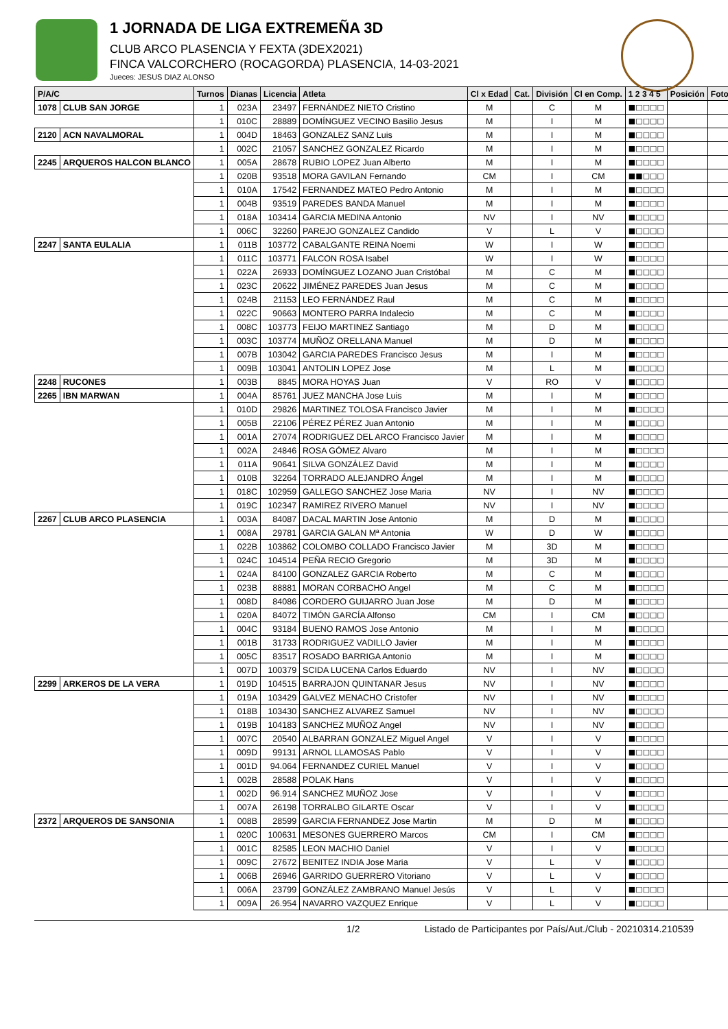1 JORNADA DE LIGA EXTREMEÑA 3D
CLUB ARCO PLASENCIA Y FEXTA (3DEX2021)
FINCA VALCORCHERO (ROCAGORDA) PLASENCIA, 14-03-2021
Jueces: JESUS DIAZ ALONSO
| P/A/C | | Turnos | Dianas | Licencia | Atleta | Cl x Edad | Cat. | División | Cl en Comp. | 1 2 3 4 5 | Posición | Foto |
| --- | --- | --- | --- | --- | --- | --- | --- | --- | --- | --- | --- | --- |
| 1078 | CLUB SAN JORGE | 1 | 023A | 23497 | FERNÁNDEZ NIETO Cristino | M | | C | M | ■□□□□ | | |
| | | 1 | 010C | 28889 | DOMÍNGUEZ VECINO Basilio Jesus | M | | I | M | ■□□□□ | | |
| 2120 | ACN NAVALMORAL | 1 | 004D | 18463 | GONZALEZ SANZ Luis | M | | I | M | ■□□□□ | | |
| | | 1 | 002C | 21057 | SANCHEZ GONZALEZ Ricardo | M | | I | M | ■□□□□ | | |
| 2245 | ARQUEROS HALCON BLANCO | 1 | 005A | 28678 | RUBIO LOPEZ Juan Alberto | M | | I | M | ■□□□□ | | |
| | | 1 | 020B | 93518 | MORA GAVILAN Fernando | CM | | I | CM | ■■□□□ | | |
| | | 1 | 010A | 17542 | FERNANDEZ MATEO Pedro Antonio | M | | I | M | ■□□□□ | | |
| | | 1 | 004B | 93519 | PAREDES BANDA Manuel | M | | I | M | ■□□□□ | | |
| | | 1 | 018A | 103414 | GARCIA MEDINA Antonio | NV | | I | NV | ■□□□□ | | |
| | | 1 | 006C | 32260 | PAREJO GONZALEZ Candido | V | | L | V | ■□□□□ | | |
| 2247 | SANTA EULALIA | 1 | 011B | 103772 | CABALGANTE REINA Noemi | W | | I | W | ■□□□□ | | |
| | | 1 | 011C | 103771 | FALCON ROSA Isabel | W | | I | W | ■□□□□ | | |
| | | 1 | 022A | 26933 | DOMÍNGUEZ LOZANO Juan Cristóbal | M | | C | M | ■□□□□ | | |
| | | 1 | 023C | 20622 | JIMÉNEZ PAREDES Juan Jesus | M | | C | M | ■□□□□ | | |
| | | 1 | 024B | 21153 | LEO FERNÁNDEZ Raul | M | | C | M | ■□□□□ | | |
| | | 1 | 022C | 90663 | MONTERO PARRA Indalecio | M | | C | M | ■□□□□ | | |
| | | 1 | 008C | 103773 | FEIJO MARTINEZ Santiago | M | | D | M | ■□□□□ | | |
| | | 1 | 003C | 103774 | MUÑOZ ORELLANA Manuel | M | | D | M | ■□□□□ | | |
| | | 1 | 007B | 103042 | GARCIA PAREDES Francisco Jesus | M | | I | M | ■□□□□ | | |
| | | 1 | 009B | 103041 | ANTOLIN LOPEZ Jose | M | | L | M | ■□□□□ | | |
| 2248 | RUCONES | 1 | 003B | 8845 | MORA HOYAS Juan | V | | RO | V | ■□□□□ | | |
| 2265 | IBN MARWAN | 1 | 004A | 85761 | JUEZ MANCHA Jose Luis | M | | I | M | ■□□□□ | | |
| | | 1 | 010D | 29826 | MARTINEZ TOLOSA Francisco Javier | M | | I | M | ■□□□□ | | |
| | | 1 | 005B | 22106 | PÉREZ PÉREZ Juan Antonio | M | | I | M | ■□□□□ | | |
| | | 1 | 001A | 27074 | RODRIGUEZ DEL ARCO Francisco Javier | M | | I | M | ■□□□□ | | |
| | | 1 | 002A | 24846 | ROSA GÓMEZ Alvaro | M | | I | M | ■□□□□ | | |
| | | 1 | 011A | 90641 | SILVA GONZÁLEZ David | M | | I | M | ■□□□□ | | |
| | | 1 | 010B | 32264 | TORRADO ALEJANDRO Ángel | M | | I | M | ■□□□□ | | |
| | | 1 | 018C | 102959 | GALLEGO SANCHEZ Jose Maria | NV | | I | NV | ■□□□□ | | |
| | | 1 | 019C | 102347 | RAMIREZ RIVERO Manuel | NV | | I | NV | ■□□□□ | | |
| 2267 | CLUB ARCO PLASENCIA | 1 | 003A | 84087 | DACAL MARTIN Jose Antonio | M | | D | M | ■□□□□ | | |
| | | 1 | 008A | 29781 | GARCIA GALAN Mª Antonia | W | | D | W | ■□□□□ | | |
| | | 1 | 022B | 103862 | COLOMBO COLLADO Francisco Javier | M | | 3D | M | ■□□□□ | | |
| | | 1 | 024C | 104514 | PEÑA RECIO Gregorio | M | | 3D | M | ■□□□□ | | |
| | | 1 | 024A | 84100 | GONZALEZ GARCIA Roberto | M | | C | M | ■□□□□ | | |
| | | 1 | 023B | 88881 | MORAN CORBACHO Angel | M | | C | M | ■□□□□ | | |
| | | 1 | 008D | 84086 | CORDERO GUIJARRO Juan Jose | M | | D | M | ■□□□□ | | |
| | | 1 | 020A | 84072 | TIMÓN GARCÍA Alfonso | CM | | I | CM | ■□□□□ | | |
| | | 1 | 004C | 93184 | BUENO RAMOS Jose Antonio | M | | I | M | ■□□□□ | | |
| | | 1 | 001B | 31733 | RODRIGUEZ VADILLO Javier | M | | I | M | ■□□□□ | | |
| | | 1 | 005C | 83517 | ROSADO BARRIGA Antonio | M | | I | M | ■□□□□ | | |
| | | 1 | 007D | 100379 | SCIDA LUCENA Carlos Eduardo | NV | | I | NV | ■□□□□ | | |
| 2299 | ARKEROS DE LA VERA | 1 | 019D | 104515 | BARRAJON QUINTANAR Jesus | NV | | I | NV | ■□□□□ | | |
| | | 1 | 019A | 103429 | GALVEZ MENACHO Cristofer | NV | | I | NV | ■□□□□ | | |
| | | 1 | 018B | 103430 | SANCHEZ ALVAREZ Samuel | NV | | I | NV | ■□□□□ | | |
| | | 1 | 019B | 104183 | SANCHEZ MUÑOZ Angel | NV | | I | NV | ■□□□□ | | |
| | | 1 | 007C | 20540 | ALBARRAN GONZALEZ Miguel Angel | V | | I | V | ■□□□□ | | |
| | | 1 | 009D | 99131 | ARNOL LLAMOSAS Pablo | V | | I | V | ■□□□□ | | |
| | | 1 | 001D | 94.064 | FERNANDEZ CURIEL Manuel | V | | I | V | ■□□□□ | | |
| | | 1 | 002B | 28588 | POLAK Hans | V | | I | V | ■□□□□ | | |
| | | 1 | 002D | 96.914 | SANCHEZ MUÑOZ Jose | V | | I | V | ■□□□□ | | |
| | | 1 | 007A | 26198 | TORRALBO GILARTE Oscar | V | | I | V | ■□□□□ | | |
| 2372 | ARQUEROS DE SANSONIA | 1 | 008B | 28599 | GARCIA FERNANDEZ Jose Martin | M | | D | M | ■□□□□ | | |
| | | 1 | 020C | 100631 | MESONES GUERRERO Marcos | CM | | I | CM | ■□□□□ | | |
| | | 1 | 001C | 82585 | LEON MACHIO Daniel | V | | I | V | ■□□□□ | | |
| | | 1 | 009C | 27672 | BENITEZ INDIA Jose Maria | V | | L | V | ■□□□□ | | |
| | | 1 | 006B | 26946 | GARRIDO GUERRERO Vitoriano | V | | L | V | ■□□□□ | | |
| | | 1 | 006A | 23799 | GONZÁLEZ ZAMBRANO Manuel Jesús | V | | L | V | ■□□□□ | | |
| | | 1 | 009A | 26.954 | NAVARRO VAZQUEZ Enrique | V | | L | V | ■□□□□ | | |
1/2 Listado de Participantes por País/Aut./Club - 20210314.210539